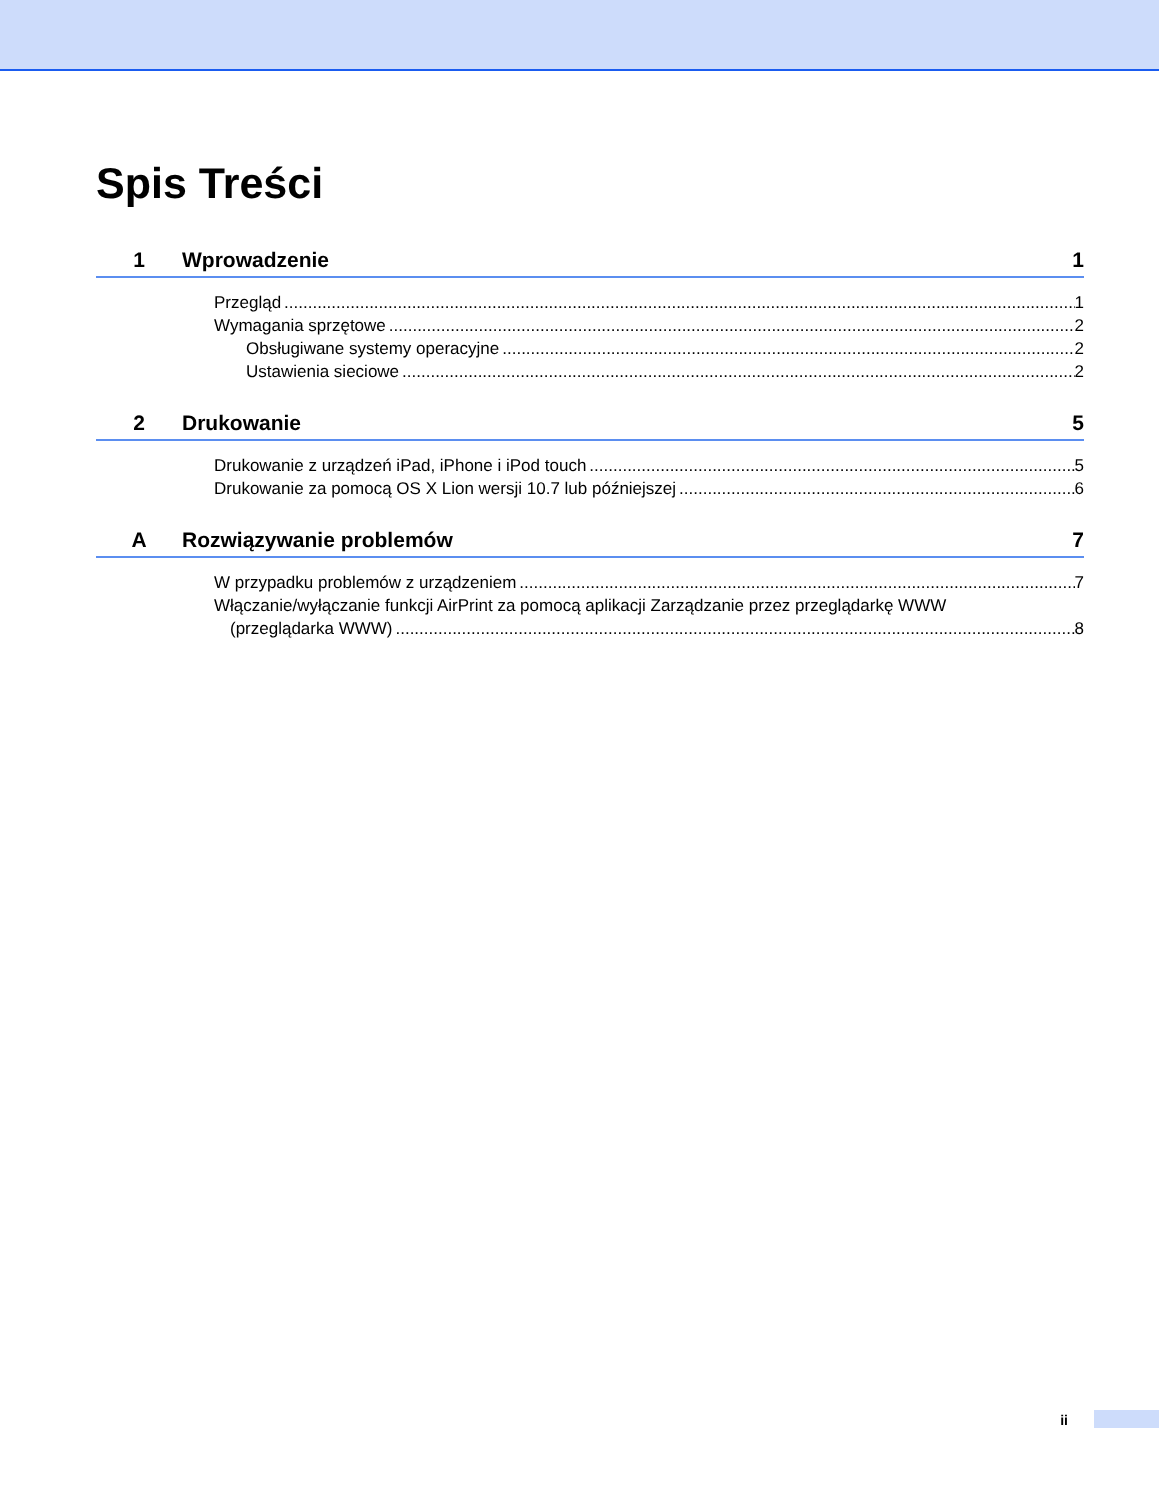Spis Treści
1 Wprowadzenie 1
Przegląd 1
Wymagania sprzętowe 2
Obsługiwane systemy operacyjne 2
Ustawienia sieciowe 2
2 Drukowanie 5
Drukowanie z urządzeń iPad, iPhone i iPod touch 5
Drukowanie za pomocą OS X Lion wersji 10.7 lub późniejszej 6
A Rozwiązywanie problemów 7
W przypadku problemów z urządzeniem 7
Włączanie/wyłączanie funkcji AirPrint za pomocą aplikacji Zarządzanie przez przeglądarkę WWW
(przeglądarka WWW) 8
ii